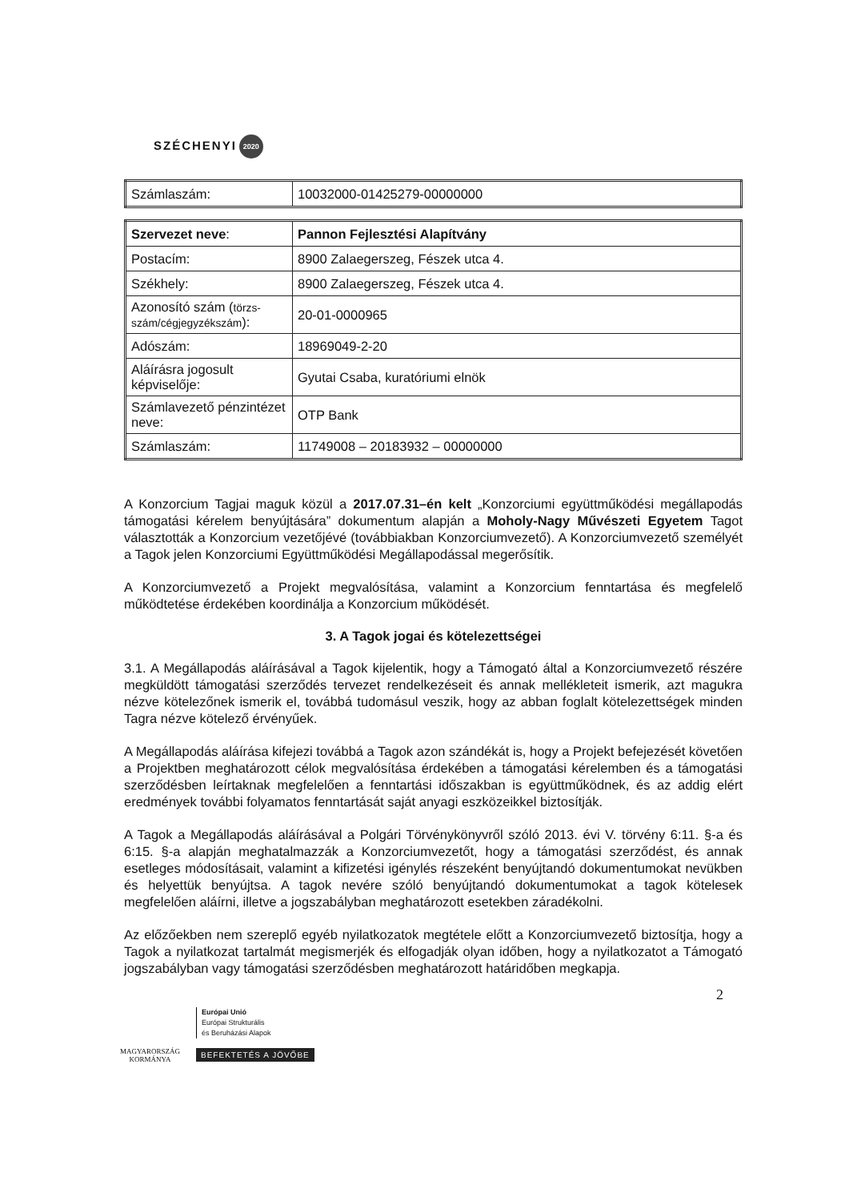SZÉCHENYI 2020
| Számlaszám: | 10032000-01425279-00000000 |
| Szervezet neve : | Pannon Fejlesztési Alapítvány |
| Postacím: | 8900 Zalaegerszeg, Fészek utca 4. |
| Székhely: | 8900 Zalaegerszeg, Fészek utca 4. |
| Azonosító szám ( törzs-szám/cégjegyzékszám ): | 20-01-0000965 |
| Adószám: | 18969049-2-20 |
| Aláírásra jogosult képviselője: | Gyutai Csaba, kuratóriumi elnök |
| Számlavezető pénzintézet neve: | OTP Bank |
| Számlaszám: | 11749008 – 20183932 – 00000000 |
A Konzorcium Tagjai maguk közül a 2017.07.31–én kelt „Konzorciumi együttműködési megállapodás támogatási kérelem benyújtására” dokumentum alapján a Moholy-Nagy Művészeti Egyetem Tagot választották a Konzorcium vezetőjévé (továbbiakban Konzorciumvezető). A Konzorciumvezető személyét a Tagok jelen Konzorciumi Együttműködési Megállapodással megerősítik.
A Konzorciumvezető a Projekt megvalósítása, valamint a Konzorcium fenntartása és megfelelő működtetése érdekében koordinálja a Konzorcium működését.
3. A Tagok jogai és kötelezettségei
3.1. A Megállapodás aláírásával a Tagok kijelentik, hogy a Támogató által a Konzorciumvezető részére megküldött támogatási szerződés tervezet rendelkezéseit és annak mellékleteit ismerik, azt magukra nézve kötelezőnek ismerik el, továbbá tudomásul veszik, hogy az abban foglalt kötelezettségek minden Tagra nézve kötelező érvényűek.
A Megállapodás aláírása kifejezi továbbá a Tagok azon szándékát is, hogy a Projekt befejezését követően a Projektben meghatározott célok megvalósítása érdekében a támogatási kérelemben és a támogatási szerződésben leírtaknak megfelelően a fenntartási időszakban is együttműködnek, és az addig elért eredmények további folyamatos fenntartását saját anyagi eszközeikkel biztosítják.
A Tagok a Megállapodás aláírásával a Polgári Törvénykönyvről szóló 2013. évi V. törvény 6:11. §-a és 6:15. §-a alapján meghatalmazzák a Konzorciumvezetőt, hogy a támogatási szerződést, és annak esetleges módosításait, valamint a kifizetési igénylés részeként benyújtandó dokumentumokat nevükben és helyettük benyújtsa. A tagok nevére szóló benyújtandó dokumentumokat a tagok kötelesek megfelelően aláírni, illetve a jogszabályban meghatározott esetekben záradékolni.
Az előzőekben nem szereplő egyéb nyilatkozatok megtétele előtt a Konzorciumvezető biztosítja, hogy a Tagok a nyilatkozat tartalmát megismerjék és elfogadják olyan időben, hogy a nyilatkozatot a Támogató jogszabályban vagy támogatási szerződésben meghatározott határidőben megkapja.
2
MAGYARORSZÁG
KORMÁNYA
Európai Unió
Európai Strukturális
és Beruházási Alapok
BEFEKTETÉS A JÖVŐBE